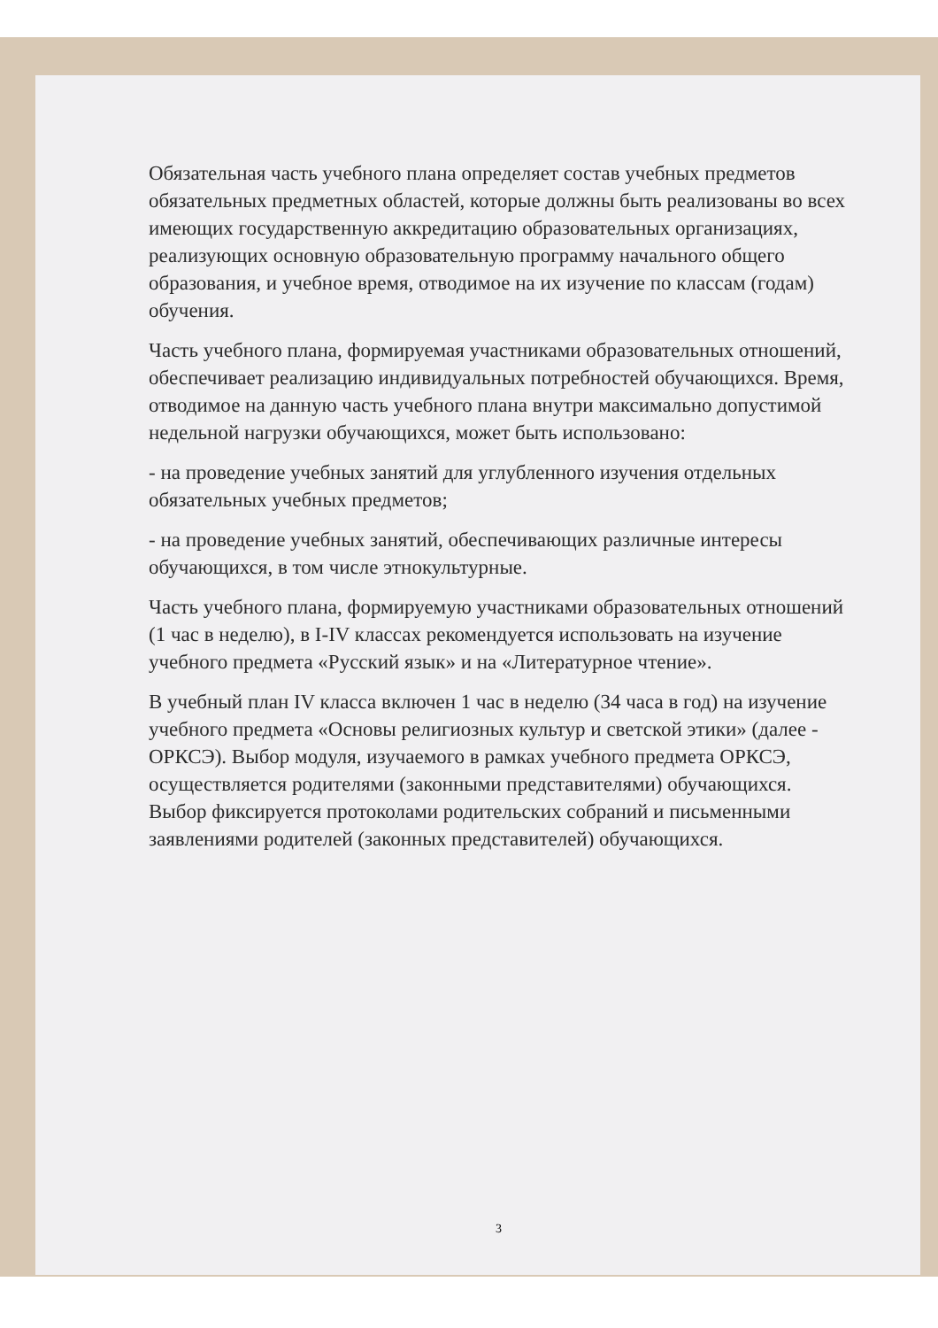Обязательная часть учебного плана определяет состав учебных предметов обязательных предметных областей, которые должны быть реализованы во всех имеющих государственную аккредитацию образовательных организациях, реализующих основную образовательную программу начального общего образования, и учебное время, отводимое на их изучение по классам (годам) обучения.
Часть учебного плана, формируемая участниками образовательных отношений, обеспечивает реализацию индивидуальных потребностей обучающихся. Время, отводимое на данную часть учебного плана внутри максимально допустимой недельной нагрузки обучающихся, может быть использовано:
- на проведение учебных занятий для углубленного изучения отдельных обязательных учебных предметов;
- на проведение учебных занятий, обеспечивающих различные интересы обучающихся, в том числе этнокультурные.
Часть учебного плана, формируемую участниками образовательных отношений (1 час в неделю), в I-IV классах рекомендуется использовать на изучение учебного предмета «Русский язык» и на «Литературное чтение».
В учебный план IV класса включен 1 час в неделю (34 часа в год) на изучение учебного предмета «Основы религиозных культур и светской этики» (далее - ОРКСЭ). Выбор модуля, изучаемого в рамках учебного предмета ОРКСЭ, осуществляется родителями (законными представителями) обучающихся. Выбор фиксируется протоколами родительских собраний и письменными заявлениями родителей (законных представителей) обучающихся.
3